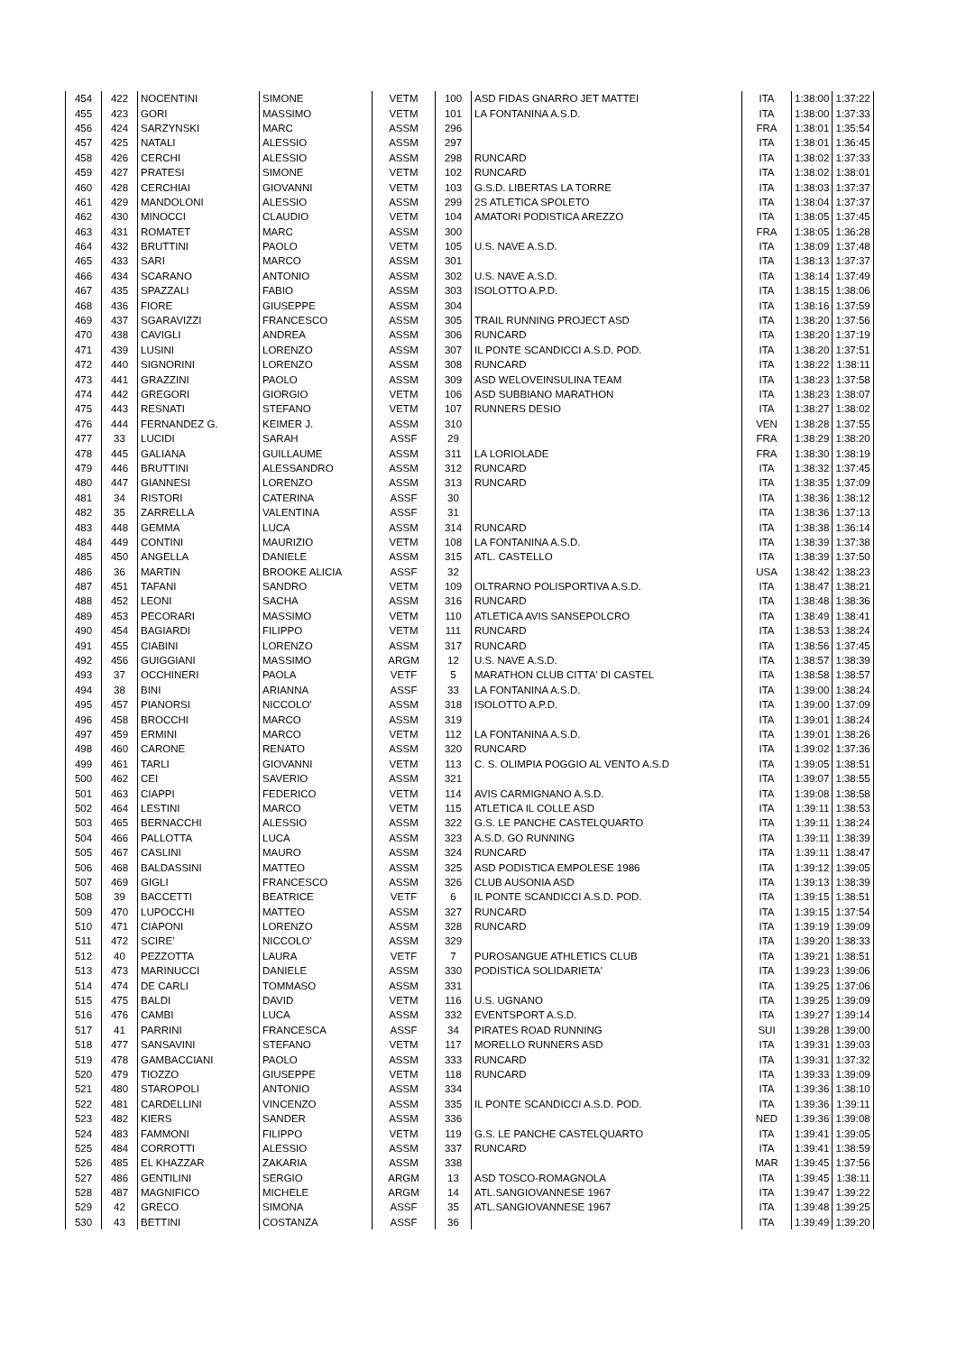| 454 | 422 | NOCENTINI | SIMONE | VETM | 100 | ASD FIDAS GNARRO JET MATTEI | ITA | 1:38:00 | 1:37:22 |
| 455 | 423 | GORI | MASSIMO | VETM | 101 | LA FONTANINA A.S.D. | ITA | 1:38:00 | 1:37:33 |
| 456 | 424 | SARZYNSKI | MARC | ASSM | 296 | | FRA | 1:38:01 | 1:35:54 |
| 457 | 425 | NATALI | ALESSIO | ASSM | 297 | | ITA | 1:38:01 | 1:36:45 |
| 458 | 426 | CERCHI | ALESSIO | ASSM | 298 | RUNCARD | ITA | 1:38:02 | 1:37:33 |
| 459 | 427 | PRATESI | SIMONE | VETM | 102 | RUNCARD | ITA | 1:38:02 | 1:38:01 |
| 460 | 428 | CERCHIAI | GIOVANNI | VETM | 103 | G.S.D. LIBERTAS LA TORRE | ITA | 1:38:03 | 1:37:37 |
| 461 | 429 | MANDOLONI | ALESSIO | ASSM | 299 | 2S ATLETICA SPOLETO | ITA | 1:38:04 | 1:37:37 |
| 462 | 430 | MINOCCI | CLAUDIO | VETM | 104 | AMATORI PODISTICA AREZZO | ITA | 1:38:05 | 1:37:45 |
| 463 | 431 | ROMATET | MARC | ASSM | 300 | | FRA | 1:38:05 | 1:36:28 |
| 464 | 432 | BRUTTINI | PAOLO | VETM | 105 | U.S. NAVE A.S.D. | ITA | 1:38:09 | 1:37:48 |
| 465 | 433 | SARI | MARCO | ASSM | 301 | | ITA | 1:38:13 | 1:37:37 |
| 466 | 434 | SCARANO | ANTONIO | ASSM | 302 | U.S. NAVE A.S.D. | ITA | 1:38:14 | 1:37:49 |
| 467 | 435 | SPAZZALI | FABIO | ASSM | 303 | ISOLOTTO A.P.D. | ITA | 1:38:15 | 1:38:06 |
| 468 | 436 | FIORE | GIUSEPPE | ASSM | 304 | | ITA | 1:38:16 | 1:37:59 |
| 469 | 437 | SGARAVIZZI | FRANCESCO | ASSM | 305 | TRAIL RUNNING PROJECT ASD | ITA | 1:38:20 | 1:37:56 |
| 470 | 438 | CAVIGLI | ANDREA | ASSM | 306 | RUNCARD | ITA | 1:38:20 | 1:37:19 |
| 471 | 439 | LUSINI | LORENZO | ASSM | 307 | IL PONTE SCANDICCI A.S.D. POD. | ITA | 1:38:20 | 1:37:51 |
| 472 | 440 | SIGNORINI | LORENZO | ASSM | 308 | RUNCARD | ITA | 1:38:22 | 1:38:11 |
| 473 | 441 | GRAZZINI | PAOLO | ASSM | 309 | ASD WELOVEINSULINA TEAM | ITA | 1:38:23 | 1:37:58 |
| 474 | 442 | GREGORI | GIORGIO | VETM | 106 | ASD SUBBIANO MARATHON | ITA | 1:38:23 | 1:38:07 |
| 475 | 443 | RESNATI | STEFANO | VETM | 107 | RUNNERS DESIO | ITA | 1:38:27 | 1:38:02 |
| 476 | 444 | FERNANDEZ G. | KEIMER J. | ASSM | 310 | | VEN | 1:38:28 | 1:37:55 |
| 477 | 33 | LUCIDI | SARAH | ASSF | 29 | | FRA | 1:38:29 | 1:38:20 |
| 478 | 445 | GALIANA | GUILLAUME | ASSM | 311 | LA LORIOLADE | FRA | 1:38:30 | 1:38:19 |
| 479 | 446 | BRUTTINI | ALESSANDRO | ASSM | 312 | RUNCARD | ITA | 1:38:32 | 1:37:45 |
| 480 | 447 | GIANNESI | LORENZO | ASSM | 313 | RUNCARD | ITA | 1:38:35 | 1:37:09 |
| 481 | 34 | RISTORI | CATERINA | ASSF | 30 | | ITA | 1:38:36 | 1:38:12 |
| 482 | 35 | ZARRELLA | VALENTINA | ASSF | 31 | | ITA | 1:38:36 | 1:37:13 |
| 483 | 448 | GEMMA | LUCA | ASSM | 314 | RUNCARD | ITA | 1:38:38 | 1:36:14 |
| 484 | 449 | CONTINI | MAURIZIO | VETM | 108 | LA FONTANINA A.S.D. | ITA | 1:38:39 | 1:37:38 |
| 485 | 450 | ANGELLA | DANIELE | ASSM | 315 | ATL. CASTELLO | ITA | 1:38:39 | 1:37:50 |
| 486 | 36 | MARTIN | BROOKE ALICIA | ASSF | 32 | | USA | 1:38:42 | 1:38:23 |
| 487 | 451 | TAFANI | SANDRO | VETM | 109 | OLTRARNO POLISPORTIVA A.S.D. | ITA | 1:38:47 | 1:38:21 |
| 488 | 452 | LEONI | SACHA | ASSM | 316 | RUNCARD | ITA | 1:38:48 | 1:38:36 |
| 489 | 453 | PECORARI | MASSIMO | VETM | 110 | ATLETICA AVIS SANSEPOLCRO | ITA | 1:38:49 | 1:38:41 |
| 490 | 454 | BAGIARDI | FILIPPO | VETM | 111 | RUNCARD | ITA | 1:38:53 | 1:38:24 |
| 491 | 455 | CIABINI | LORENZO | ASSM | 317 | RUNCARD | ITA | 1:38:56 | 1:37:45 |
| 492 | 456 | GUIGGIANI | MASSIMO | ARGM | 12 | U.S. NAVE A.S.D. | ITA | 1:38:57 | 1:38:39 |
| 493 | 37 | OCCHINERI | PAOLA | VETF | 5 | MARATHON CLUB CITTA' DI CASTEL | ITA | 1:38:58 | 1:38:57 |
| 494 | 38 | BINI | ARIANNA | ASSF | 33 | LA FONTANINA A.S.D. | ITA | 1:39:00 | 1:38:24 |
| 495 | 457 | PIANORSI | NICCOLO' | ASSM | 318 | ISOLOTTO A.P.D. | ITA | 1:39:00 | 1:37:09 |
| 496 | 458 | BROCCHI | MARCO | ASSM | 319 | | ITA | 1:39:01 | 1:38:24 |
| 497 | 459 | ERMINI | MARCO | VETM | 112 | LA FONTANINA A.S.D. | ITA | 1:39:01 | 1:38:26 |
| 498 | 460 | CARONE | RENATO | ASSM | 320 | RUNCARD | ITA | 1:39:02 | 1:37:36 |
| 499 | 461 | TARLI | GIOVANNI | VETM | 113 | C. S. OLIMPIA POGGIO AL VENTO A.S.D | ITA | 1:39:05 | 1:38:51 |
| 500 | 462 | CEI | SAVERIO | ASSM | 321 | | ITA | 1:39:07 | 1:38:55 |
| 501 | 463 | CIAPPI | FEDERICO | VETM | 114 | AVIS CARMIGNANO A.S.D. | ITA | 1:39:08 | 1:38:58 |
| 502 | 464 | LESTINI | MARCO | VETM | 115 | ATLETICA IL COLLE ASD | ITA | 1:39:11 | 1:38:53 |
| 503 | 465 | BERNACCHI | ALESSIO | ASSM | 322 | G.S. LE PANCHE CASTELQUARTO | ITA | 1:39:11 | 1:38:24 |
| 504 | 466 | PALLOTTA | LUCA | ASSM | 323 | A.S.D. GO RUNNING | ITA | 1:39:11 | 1:38:39 |
| 505 | 467 | CASLINI | MAURO | ASSM | 324 | RUNCARD | ITA | 1:39:11 | 1:38:47 |
| 506 | 468 | BALDASSINI | MATTEO | ASSM | 325 | ASD PODISTICA EMPOLESE 1986 | ITA | 1:39:12 | 1:39:05 |
| 507 | 469 | GIGLI | FRANCESCO | ASSM | 326 | CLUB AUSONIA ASD | ITA | 1:39:13 | 1:38:39 |
| 508 | 39 | BACCETTI | BEATRICE | VETF | 6 | IL PONTE SCANDICCI A.S.D. POD. | ITA | 1:39:15 | 1:38:51 |
| 509 | 470 | LUPOCCHI | MATTEO | ASSM | 327 | RUNCARD | ITA | 1:39:15 | 1:37:54 |
| 510 | 471 | CIAPONI | LORENZO | ASSM | 328 | RUNCARD | ITA | 1:39:19 | 1:39:09 |
| 511 | 472 | SCIRE' | NICCOLO' | ASSM | 329 | | ITA | 1:39:20 | 1:38:33 |
| 512 | 40 | PEZZOTTA | LAURA | VETF | 7 | PUROSANGUE ATHLETICS CLUB | ITA | 1:39:21 | 1:38:51 |
| 513 | 473 | MARINUCCI | DANIELE | ASSM | 330 | PODISTICA SOLIDARIETA' | ITA | 1:39:23 | 1:39:06 |
| 514 | 474 | DE CARLI | TOMMASO | ASSM | 331 | | ITA | 1:39:25 | 1:37:06 |
| 515 | 475 | BALDI | DAVID | VETM | 116 | U.S. UGNANO | ITA | 1:39:25 | 1:39:09 |
| 516 | 476 | CAMBI | LUCA | ASSM | 332 | EVENTSPORT A.S.D. | ITA | 1:39:27 | 1:39:14 |
| 517 | 41 | PARRINI | FRANCESCA | ASSF | 34 | PIRATES ROAD RUNNING | SUI | 1:39:28 | 1:39:00 |
| 518 | 477 | SANSAVINI | STEFANO | VETM | 117 | MORELLO RUNNERS ASD | ITA | 1:39:31 | 1:39:03 |
| 519 | 478 | GAMBACCIANI | PAOLO | ASSM | 333 | RUNCARD | ITA | 1:39:31 | 1:37:32 |
| 520 | 479 | TIOZZO | GIUSEPPE | VETM | 118 | RUNCARD | ITA | 1:39:33 | 1:39:09 |
| 521 | 480 | STAROPOLI | ANTONIO | ASSM | 334 | | ITA | 1:39:36 | 1:38:10 |
| 522 | 481 | CARDELLINI | VINCENZO | ASSM | 335 | IL PONTE SCANDICCI A.S.D. POD. | ITA | 1:39:36 | 1:39:11 |
| 523 | 482 | KIERS | SANDER | ASSM | 336 | | NED | 1:39:36 | 1:39:08 |
| 524 | 483 | FAMMONI | FILIPPO | VETM | 119 | G.S. LE PANCHE CASTELQUARTO | ITA | 1:39:41 | 1:39:05 |
| 525 | 484 | CORROTTI | ALESSIO | ASSM | 337 | RUNCARD | ITA | 1:39:41 | 1:38:59 |
| 526 | 485 | EL KHAZZAR | ZAKARIA | ASSM | 338 | | MAR | 1:39:45 | 1:37:56 |
| 527 | 486 | GENTILINI | SERGIO | ARGM | 13 | ASD TOSCO-ROMAGNOLA | ITA | 1:39:45 | 1:38:11 |
| 528 | 487 | MAGNIFICO | MICHELE | ARGM | 14 | ATL.SANGIOVANNESE 1967 | ITA | 1:39:47 | 1:39:22 |
| 529 | 42 | GRECO | SIMONA | ASSF | 35 | ATL.SANGIOVANNESE 1967 | ITA | 1:39:48 | 1:39:25 |
| 530 | 43 | BETTINI | COSTANZA | ASSF | 36 | | ITA | 1:39:49 | 1:39:20 |